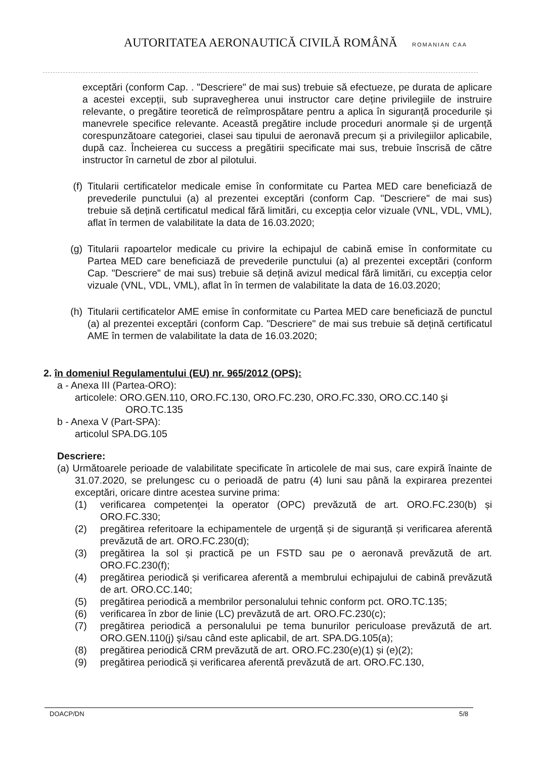AUTORITATEA AERONAUTICĂ CIVILĂ ROMÂNĂ
ROMANIAN CAA
exceptări (conform Cap. . "Descriere" de mai sus) trebuie să efectueze, pe durata de aplicare a acestei excepții, sub supravegherea unui instructor care deține privilegiile de instruire relevante, o pregătire teoretică de reîmprospătare pentru a aplica în siguranță procedurile și manevrele specifice relevante. Această pregătire include proceduri anormale și de urgență corespunzătoare categoriei, clasei sau tipului de aeronavă precum și a privilegiilor aplicabile, după caz. Încheierea cu success a pregătirii specificate mai sus, trebuie înscrisă de către instructor în carnetul de zbor al pilotului.
(f) Titularii certificatelor medicale emise în conformitate cu Partea MED care beneficiază de prevederile punctului (a) al prezentei exceptări (conform Cap. "Descriere" de mai sus) trebuie să dețină certificatul medical fără limitări, cu excepția celor vizuale (VNL, VDL, VML), aflat în termen de valabilitate la data de 16.03.2020;
(g) Titularii rapoartelor medicale cu privire la echipajul de cabină emise în conformitate cu Partea MED care beneficiază de prevederile punctului (a) al prezentei exceptări (conform Cap. "Descriere" de mai sus) trebuie să dețină avizul medical fără limitări, cu excepția celor vizuale (VNL, VDL, VML), aflat în în termen de valabilitate la data de 16.03.2020;
(h) Titularii certificatelor AME emise în conformitate cu Partea MED care beneficiază de punctul (a) al prezentei exceptări (conform Cap. "Descriere" de mai sus trebuie să dețină certificatul AME în termen de valabilitate la data de 16.03.2020;
2. în domeniul Regulamentului (EU) nr. 965/2012 (OPS):
a - Anexa III (Partea-ORO):
articolele: ORO.GEN.110, ORO.FC.130, ORO.FC.230, ORO.FC.330, ORO.CC.140 şi
ORO.TC.135
b - Anexa V (Part-SPA):
articolul SPA.DG.105
Descriere:
(a) Următoarele perioade de valabilitate specificate în articolele de mai sus, care expiră înainte de 31.07.2020, se prelungesc cu o perioadă de patru (4) luni sau până la expirarea prezentei exceptări, oricare dintre acestea survine prima:
(1) verificarea competenței la operator (OPC) prevăzută de art. ORO.FC.230(b) și ORO.FC.330;
(2) pregătirea referitoare la echipamentele de urgență și de siguranță și verificarea aferentă prevăzută de art. ORO.FC.230(d);
(3) pregătirea la sol și practică pe un FSTD sau pe o aeronavă prevăzută de art. ORO.FC.230(f);
(4) pregătirea periodică și verificarea aferentă a membrului echipajului de cabină prevăzută de art. ORO.CC.140;
(5) pregătirea periodică a membrilor personalului tehnic conform pct. ORO.TC.135;
(6) verificarea în zbor de linie (LC) prevăzută de art. ORO.FC.230(c);
(7) pregătirea periodică a personalului pe tema bunurilor periculoase prevăzută de art. ORO.GEN.110(j) şi/sau când este aplicabil, de art. SPA.DG.105(a);
(8) pregătirea periodică CRM prevăzută de art. ORO.FC.230(e)(1) și (e)(2);
(9) pregătirea periodică și verificarea aferentă prevăzută de art. ORO.FC.130,
DOACP/DN 5/8